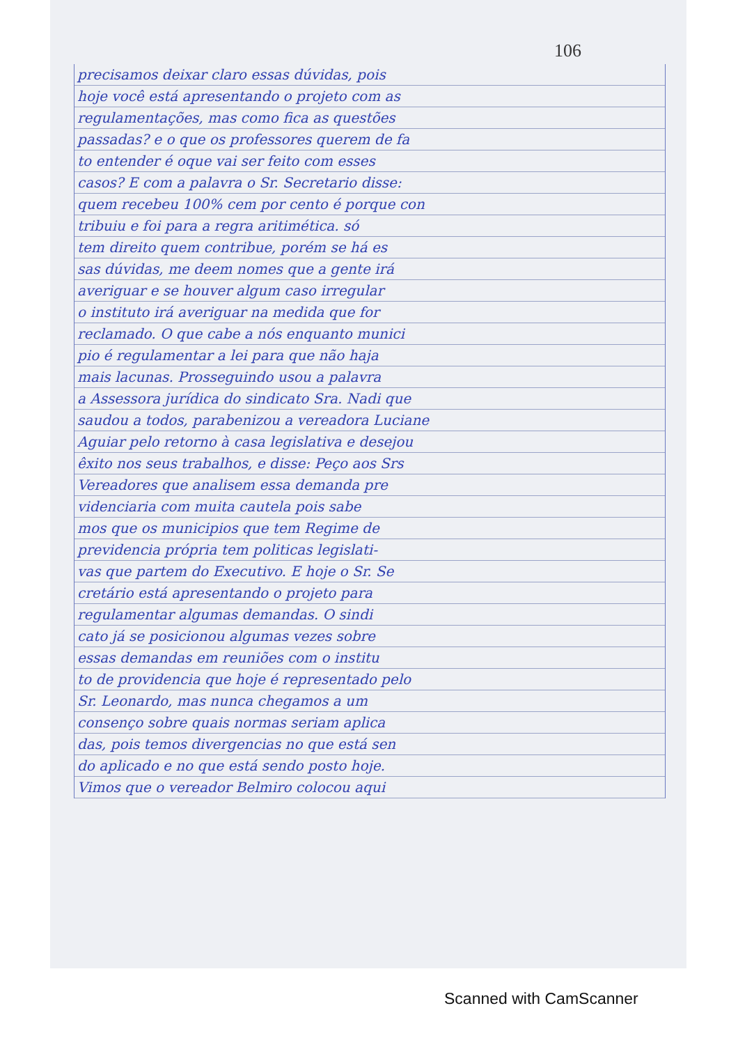106
precisamos deixar claro essas dúvidas, pois
hoje você está apresentando o projeto com as
regulamentações, mas como fica as questões
passadas? e o que os professores querem de fa
to entender é oque vai ser feito com esses
casos? E com a palavra o Sr. Secretario disse:
quem recebeu 100% cem por cento é porque con
tribuiu e foi para a regra aritimética. só
tem direito quem contribue, porém se há es
sas dúvidas, me deem nomes que a gente irá
averiguar e se houver algum caso irregular
o instituto irá averiguar na medida que for
reclamado. O que cabe a nós enquanto munici
pio é regulamentar a lei para que não haja
mais lacunas. Prosseguindo usou a palavra
a Assessora jurídica do sindicato Sra. Nadi que
saudou a todos, parabenizou a vereadora Luciane
Aguiar pelo retorno à casa legislativa e desejou
êxito nos seus trabalhos, e disse: Peço aos Srs
Vereadores que analisem essa demanda pre
videnciaria com muita cautela pois sabe
mos que os municipios que tem Regime de
previdencia própria tem politicas legislati-
vas que partem do Executivo. E hoje o Sr. Se
cretário está apresentando o projeto para
regulamentar algumas demandas. O sindi
cato já se posicionou algumas vezes sobre
essas demandas em reuniões com o institu
to de providencia que hoje é representado pelo
Sr. Leonardo, mas nunca chegamos a um
consenço sobre quais normas seriam aplica
das, pois temos divergencias no que está sen
do aplicado e no que está sendo posto hoje.
Vimos que o vereador Belmiro colocou aqui
Scanned with CamScanner